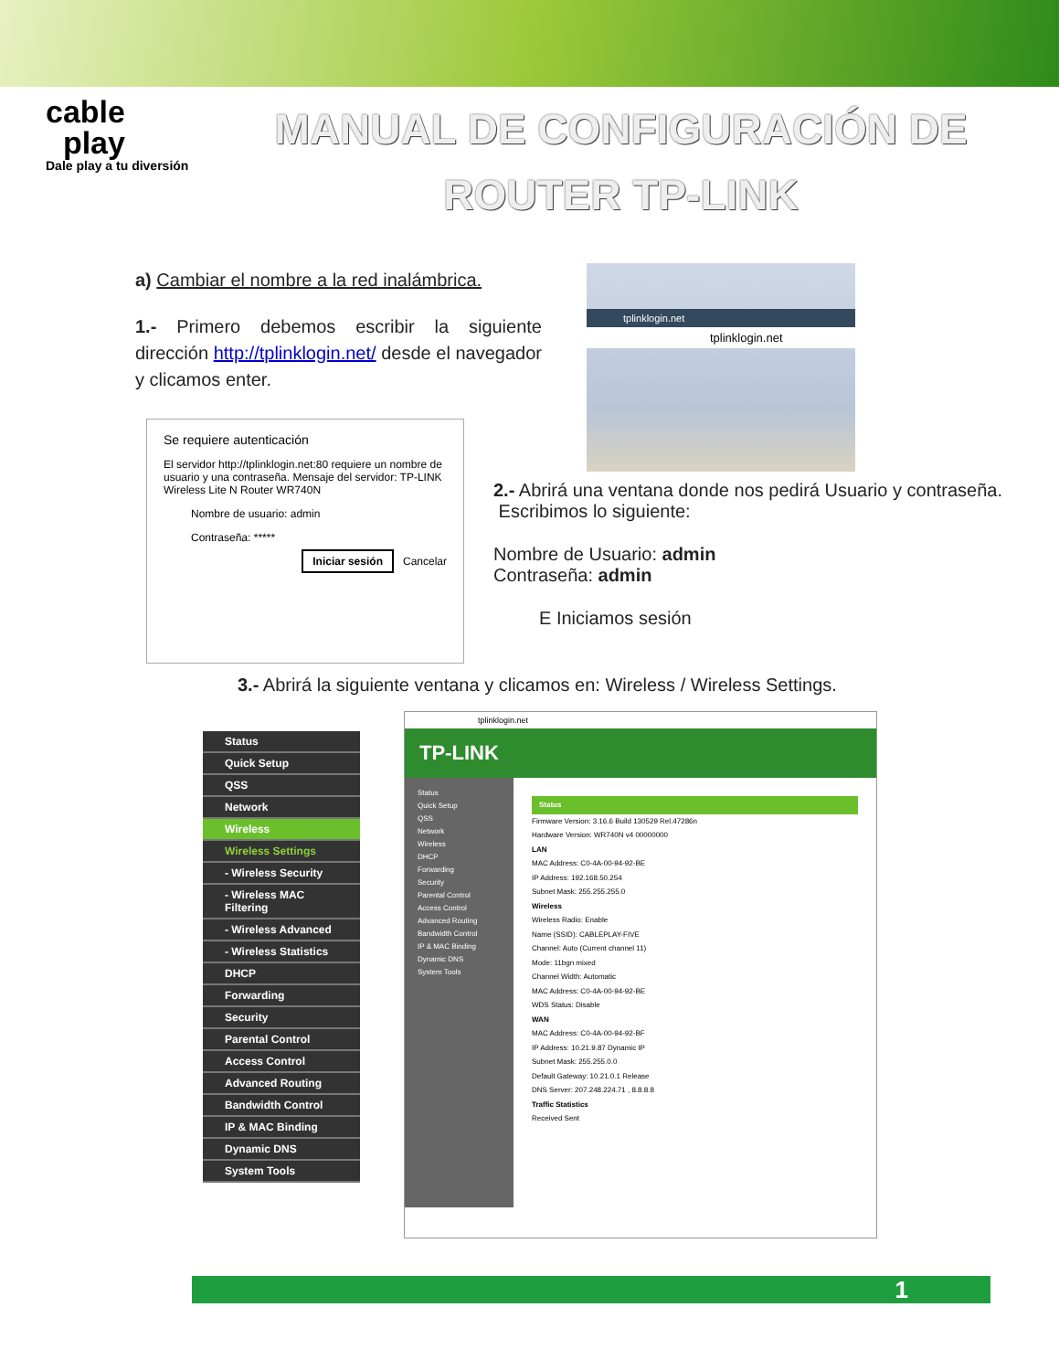cable
play
Dale play a tu diversión
MANUAL DE CONFIGURACIÓN DE
ROUTER TP-LINK
a) Cambiar el nombre a la red inalámbrica.
1.- Primero debemos escribir la siguiente dirección http://tplinklogin.net/ desde el navegador y clicamos enter.
tplinklogin.net
tplinklogin.net
Se requiere autenticación
El servidor http://tplinklogin.net:80 requiere un nombre de usuario y una contraseña. Mensaje del servidor: TP-LINK Wireless Lite N Router WR740N
Nombre de usuario: admin
Contraseña: *****
Iniciar sesión Cancelar
2.- Abrirá una ventana donde nos pedirá Usuario y contraseña.
Escribimos lo siguiente:
Nombre de Usuario: admin
Contraseña: admin
E Iniciamos sesión
3.- Abrirá la siguiente ventana y clicamos en: Wireless / Wireless Settings.
Status
Quick Setup
QSS
Network
Wireless
Wireless Settings
- Wireless Security
- Wireless MAC Filtering
- Wireless Advanced
- Wireless Statistics
DHCP
Forwarding
Security
Parental Control
Access Control
Advanced Routing
Bandwidth Control
IP & MAC Binding
Dynamic DNS
System Tools
tplinklogin.net
TP-LINK
Status
Quick Setup
QSS
Network
Wireless
DHCP
Forwarding
Security
Parental Control
Access Control
Advanced Routing
Bandwidth Control
IP & MAC Binding
Dynamic DNS
System Tools
Status
Firmware Version: 3.16.6 Build 130529 Rel.47286n
Hardware Version: WR740N v4 00000000
LAN
MAC Address: C0-4A-00-94-92-BE
IP Address: 192.168.50.254
Subnet Mask: 255.255.255.0
Wireless
Wireless Radio: Enable
Name (SSID): CABLEPLAY-FIVE
Channel: Auto (Current channel 11)
Mode: 11bgn mixed
Channel Width: Automatic
MAC Address: C0-4A-00-94-92-BE
WDS Status: Disable
WAN
MAC Address: C0-4A-00-94-92-BF
IP Address: 10.21.9.87 Dynamic IP
Subnet Mask: 255.255.0.0
Default Gateway: 10.21.0.1 Release
DNS Server: 207.248.224.71 , 8.8.8.8
Traffic Statistics
Received Sent
1